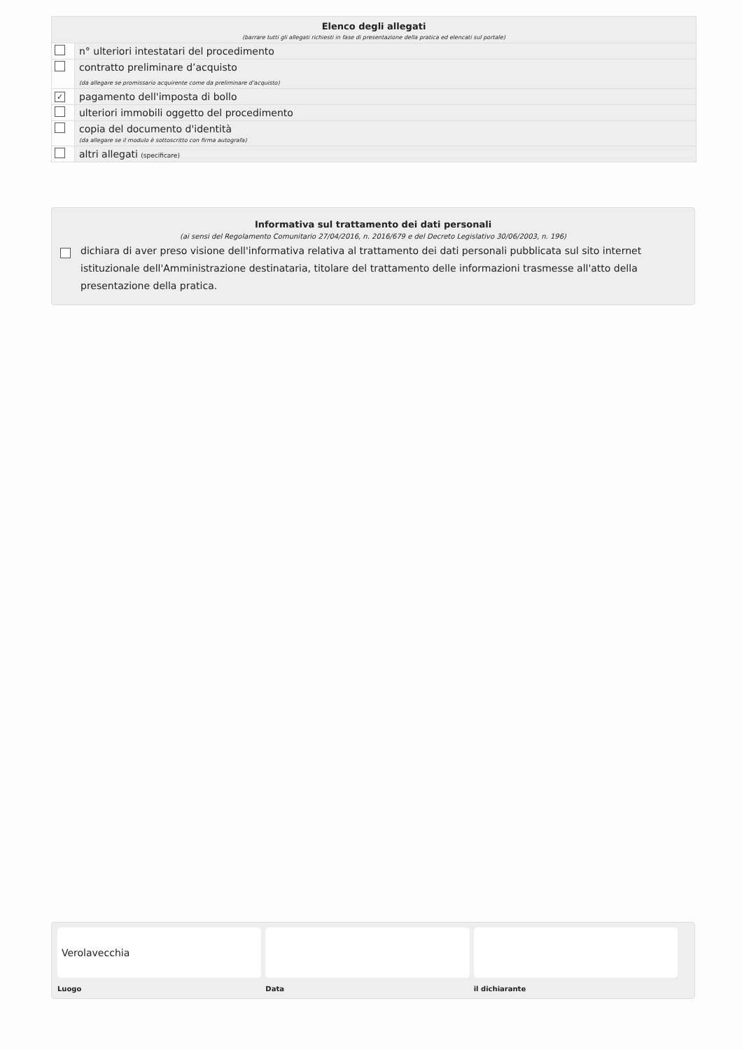Elenco degli allegati
(barrare tutti gli allegati richiesti in fase di presentazione della pratica ed elencati sul portale)
| | n° ulteriori intestatari del procedimento |
| | contratto preliminare d’acquisto (da allegare se promissario acquirente come da preliminare d’acquisto) |
| ✓ | pagamento dell'imposta di bollo |
| | ulteriori immobili oggetto del procedimento |
| | copia del documento d'identità (da allegare se il modulo è sottoscritto con firma autografa) |
| | altri allegati (specificare) |
Informativa sul trattamento dei dati personali
(ai sensi del Regolamento Comunitario 27/04/2016, n. 2016/679 e del Decreto Legislativo 30/06/2003, n. 196)
dichiara di aver preso visione dell'informativa relativa al trattamento dei dati personali pubblicata sul sito internet istituzionale dell'Amministrazione destinataria, titolare del trattamento delle informazioni trasmesse all'atto della presentazione della pratica.
Verolavecchia
Luogo Data il dichiarante